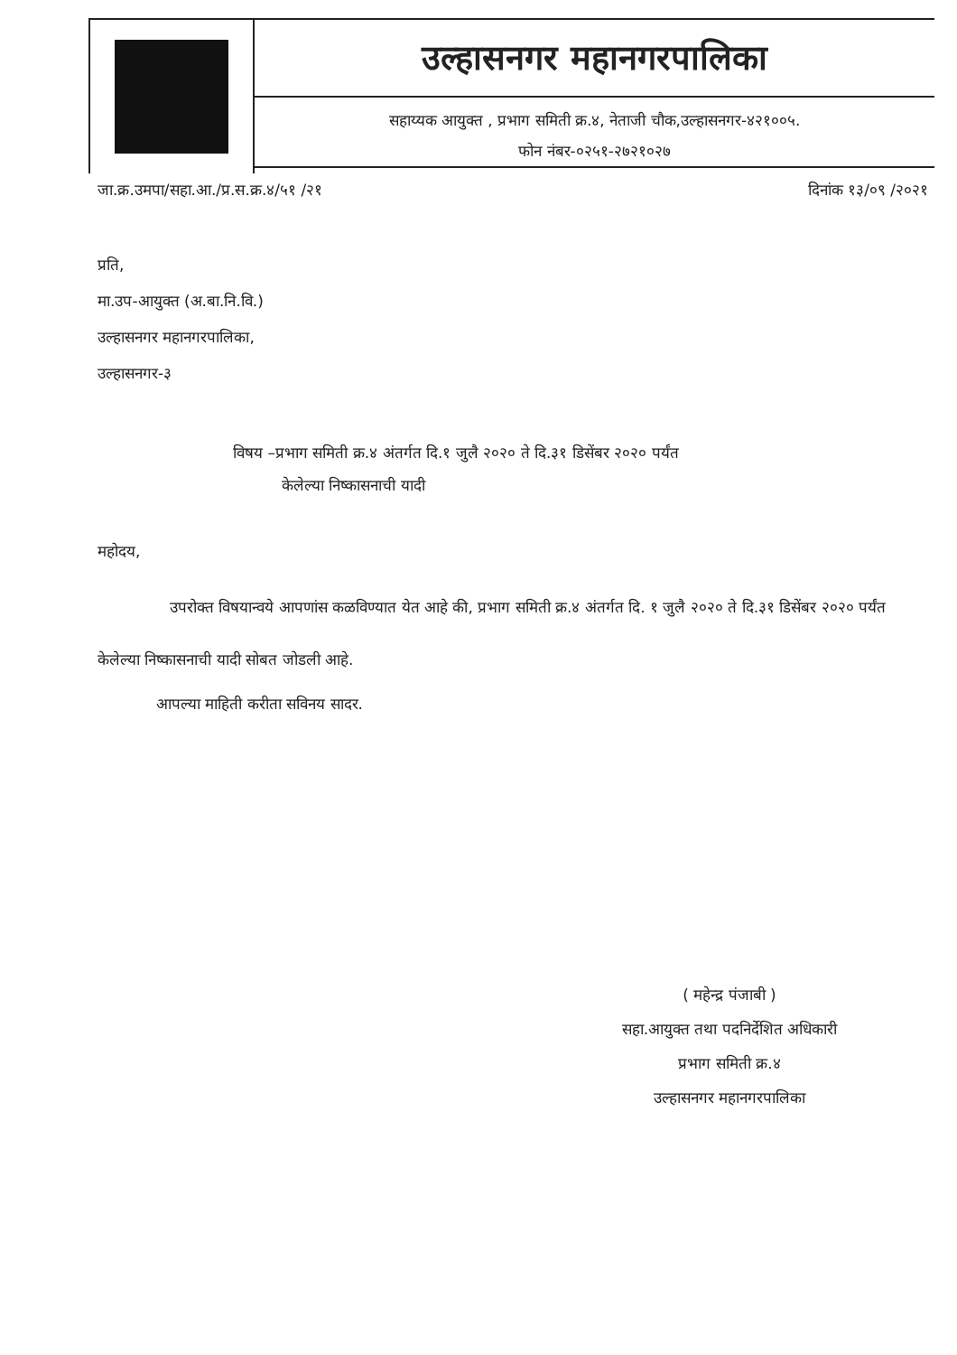उल्हासनगर महानगरपालिका
सहाय्यक आयुक्त , प्रभाग समिती क्र.४, नेताजी चौक,उल्हासनगर-४२१००५.
फोन नंबर-०२५१-२७२१०२७
जा.क्र.उमपा/सहा.आ./प्र.स.क्र.४/५१ /२१ दिनांक १३/०९ /२०२१
प्रति,
मा.उप-आयुक्त (अ.बा.नि.वि.)
उल्हासनगर महानगरपालिका,
उल्हासनगर-३
विषय –प्रभाग समिती क्र.४ अंतर्गत दि.१ जुलै २०२० ते दि.३१ डिसेंबर २०२० पर्यंत
केलेल्या निष्कासनाची यादी
महोदय,
उपरोक्त विषयान्वये आपणांस कळविण्यात येत आहे की, प्रभाग समिती क्र.४ अंतर्गत दि. १ जुलै २०२० ते दि.३१ डिसेंबर २०२० पर्यंत केलेल्या निष्कासनाची यादी सोबत जोडली आहे.
आपल्या माहिती करीता सविनय सादर.
( महेन्द्र पंजाबी )
सहा.आयुक्त तथा पदनिर्देशित अधिकारी
प्रभाग समिती क्र.४
उल्हासनगर महानगरपालिका